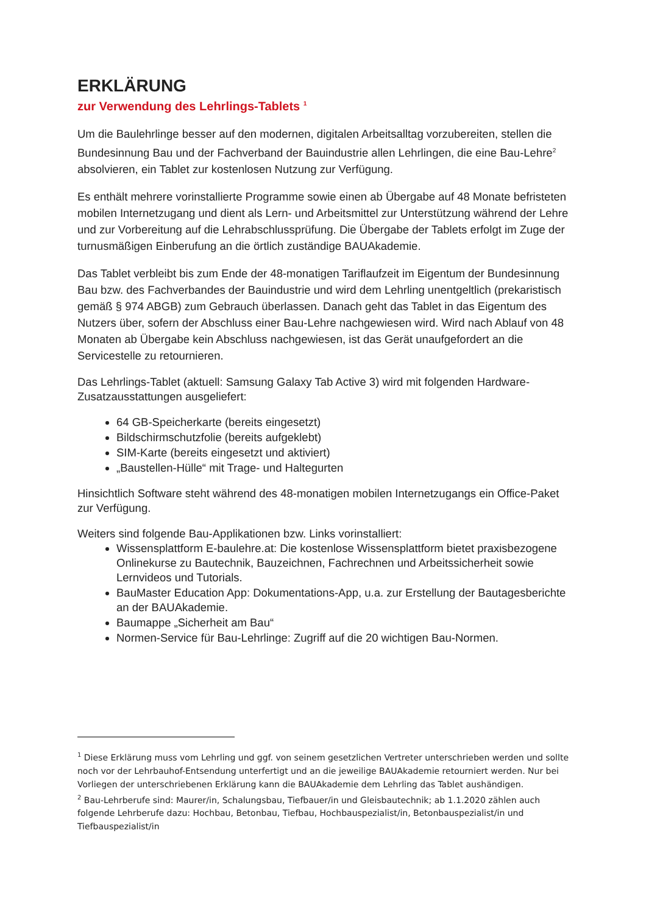ERKLÄRUNG
zur Verwendung des Lehrlings-Tablets <sup>1</sup>
Um die Baulehrlinge besser auf den modernen, digitalen Arbeitsalltag vorzubereiten, stellen die Bundesinnung Bau und der Fachverband der Bauindustrie allen Lehrlingen, die eine Bau-Lehre<sup>2</sup> absolvieren, ein Tablet zur kostenlosen Nutzung zur Verfügung.
Es enthält mehrere vorinstallierte Programme sowie einen ab Übergabe auf 48 Monate befristeten mobilen Internetzugang und dient als Lern- und Arbeitsmittel zur Unterstützung während der Lehre und zur Vorbereitung auf die Lehrabschlussprüfung. Die Übergabe der Tablets erfolgt im Zuge der turnusmäßigen Einberufung an die örtlich zuständige BAUAkademie.
Das Tablet verbleibt bis zum Ende der 48-monatigen Tariflaufzeit im Eigentum der Bundesinnung Bau bzw. des Fachverbandes der Bauindustrie und wird dem Lehrling unentgeltlich (prekaristisch gemäß § 974 ABGB) zum Gebrauch überlassen. Danach geht das Tablet in das Eigentum des Nutzers über, sofern der Abschluss einer Bau-Lehre nachgewiesen wird. Wird nach Ablauf von 48 Monaten ab Übergabe kein Abschluss nachgewiesen, ist das Gerät unaufgefordert an die Servicestelle zu retournieren.
Das Lehrlings-Tablet (aktuell: Samsung Galaxy Tab Active 3) wird mit folgenden Hardware-Zusatzausstattungen ausgeliefert:
64 GB-Speicherkarte (bereits eingesetzt)
Bildschirmschutzfolie (bereits aufgeklebt)
SIM-Karte (bereits eingesetzt und aktiviert)
„Baustellen-Hülle“ mit Trage- und Haltegurten
Hinsichtlich Software steht während des 48-monatigen mobilen Internetzugangs ein Office-Paket zur Verfügung.
Weiters sind folgende Bau-Applikationen bzw. Links vorinstalliert:
Wissensplattform E-baulehre.at: Die kostenlose Wissensplattform bietet praxisbezogene Onlinekurse zu Bautechnik, Bauzeichnen, Fachrechnen und Arbeitssicherheit sowie Lernvideos und Tutorials.
BauMaster Education App: Dokumentations-App, u.a. zur Erstellung der Bautagesberichte an der BAUAkademie.
Baumappe „Sicherheit am Bau“
Normen-Service für Bau-Lehrlinge: Zugriff auf die 20 wichtigen Bau-Normen.
<sup>1</sup> Diese Erklärung muss vom Lehrling und ggf. von seinem gesetzlichen Vertreter unterschrieben werden und sollte noch vor der Lehrbauhof-Entsendung unterfertigt und an die jeweilige BAUAkademie retourniert werden. Nur bei Vorliegen der unterschriebenen Erklärung kann die BAUAkademie dem Lehrling das Tablet aushändigen.
<sup>2</sup> Bau-Lehrberufe sind: Maurer/in, Schalungsbau, Tiefbauer/in und Gleisbautechnik; ab 1.1.2020 zählen auch folgende Lehrberufe dazu: Hochbau, Betonbau, Tiefbau, Hochbauspezialist/in, Betonbauspezialist/in und Tiefbauspezialist/in